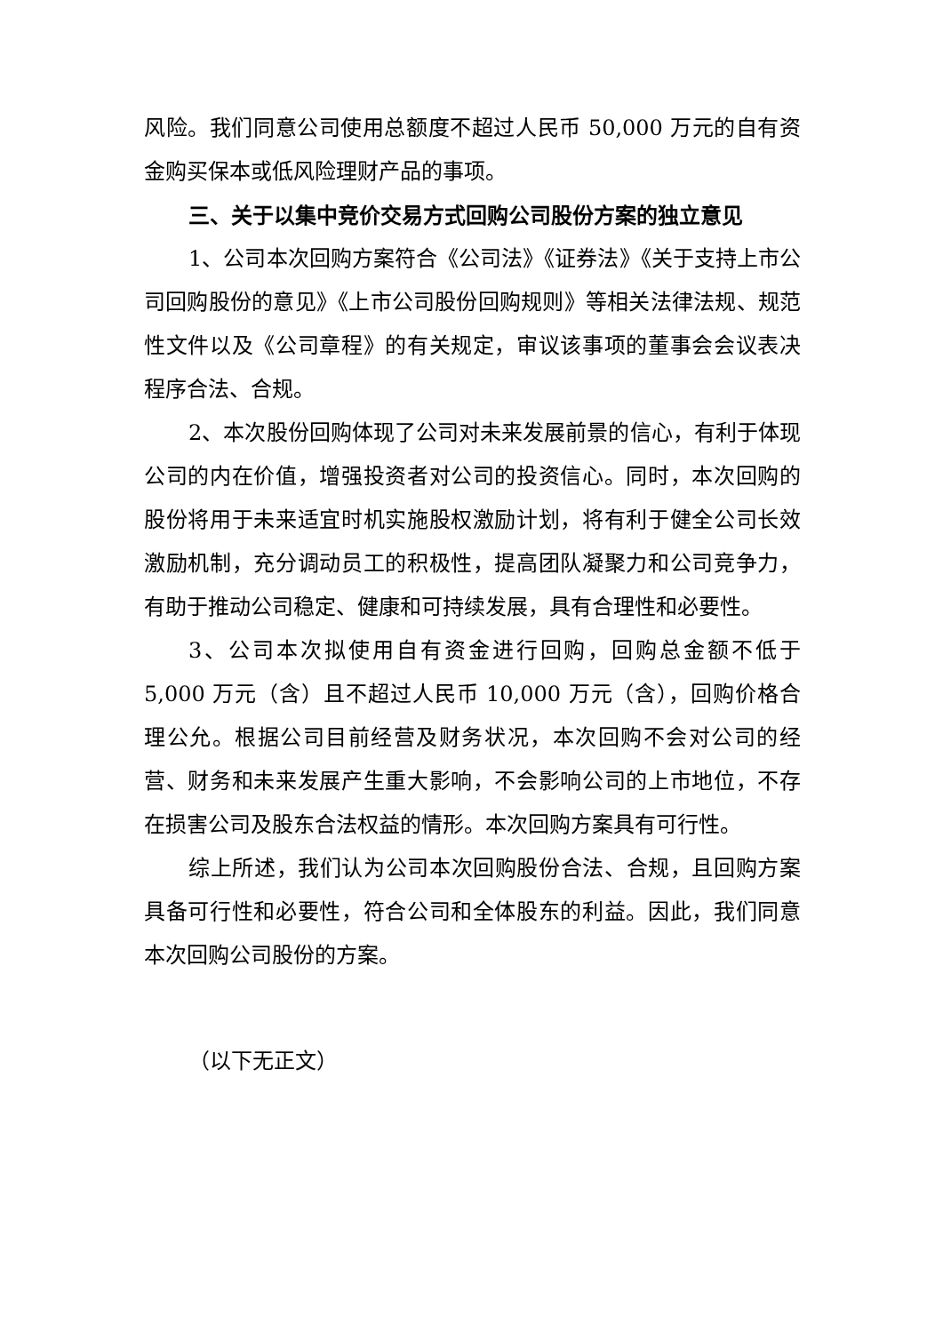风险。我们同意公司使用总额度不超过人民币 50,000 万元的自有资金购买保本或低风险理财产品的事项。
三、关于以集中竞价交易方式回购公司股份方案的独立意见
1、公司本次回购方案符合《公司法》《证券法》《关于支持上市公司回购股份的意见》《上市公司股份回购规则》等相关法律法规、规范性文件以及《公司章程》的有关规定，审议该事项的董事会会议表决程序合法、合规。
2、本次股份回购体现了公司对未来发展前景的信心，有利于体现公司的内在价值，增强投资者对公司的投资信心。同时，本次回购的股份将用于未来适宜时机实施股权激励计划，将有利于健全公司长效激励机制，充分调动员工的积极性，提高团队凝聚力和公司竞争力，有助于推动公司稳定、健康和可持续发展，具有合理性和必要性。
3、公司本次拟使用自有资金进行回购，回购总金额不低于 5,000 万元（含）且不超过人民币 10,000 万元（含），回购价格合理公允。根据公司目前经营及财务状况，本次回购不会对公司的经营、财务和未来发展产生重大影响，不会影响公司的上市地位，不存在损害公司及股东合法权益的情形。本次回购方案具有可行性。
综上所述，我们认为公司本次回购股份合法、合规，且回购方案具备可行性和必要性，符合公司和全体股东的利益。因此，我们同意本次回购公司股份的方案。
（以下无正文）